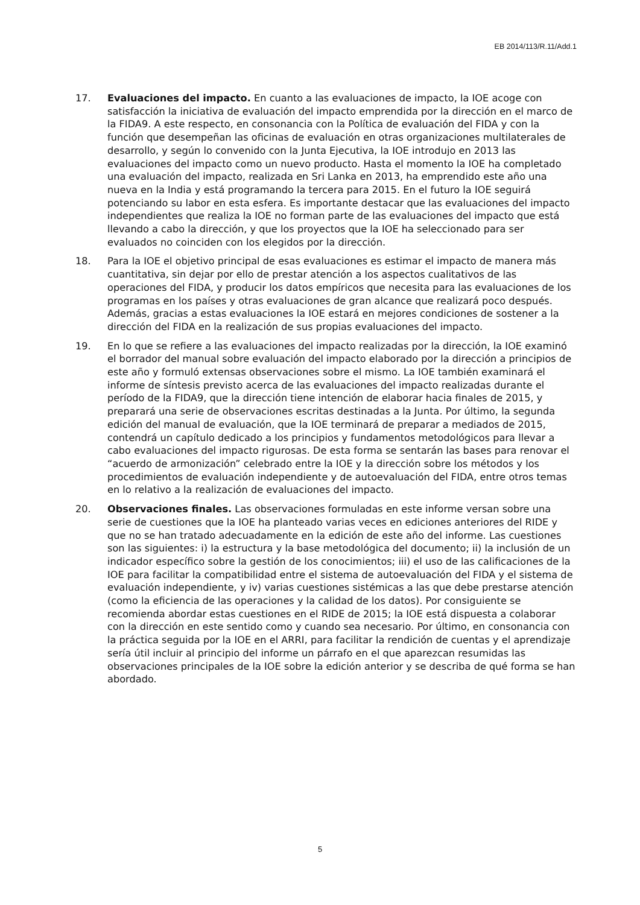EB 2014/113/R.11/Add.1
17. Evaluaciones del impacto. En cuanto a las evaluaciones de impacto, la IOE acoge con satisfacción la iniciativa de evaluación del impacto emprendida por la dirección en el marco de la FIDA9. A este respecto, en consonancia con la Política de evaluación del FIDA y con la función que desempeñan las oficinas de evaluación en otras organizaciones multilaterales de desarrollo, y según lo convenido con la Junta Ejecutiva, la IOE introdujo en 2013 las evaluaciones del impacto como un nuevo producto. Hasta el momento la IOE ha completado una evaluación del impacto, realizada en Sri Lanka en 2013, ha emprendido este año una nueva en la India y está programando la tercera para 2015. En el futuro la IOE seguirá potenciando su labor en esta esfera. Es importante destacar que las evaluaciones del impacto independientes que realiza la IOE no forman parte de las evaluaciones del impacto que está llevando a cabo la dirección, y que los proyectos que la IOE ha seleccionado para ser evaluados no coinciden con los elegidos por la dirección.
18. Para la IOE el objetivo principal de esas evaluaciones es estimar el impacto de manera más cuantitativa, sin dejar por ello de prestar atención a los aspectos cualitativos de las operaciones del FIDA, y producir los datos empíricos que necesita para las evaluaciones de los programas en los países y otras evaluaciones de gran alcance que realizará poco después. Además, gracias a estas evaluaciones la IOE estará en mejores condiciones de sostener a la dirección del FIDA en la realización de sus propias evaluaciones del impacto.
19. En lo que se refiere a las evaluaciones del impacto realizadas por la dirección, la IOE examinó el borrador del manual sobre evaluación del impacto elaborado por la dirección a principios de este año y formuló extensas observaciones sobre el mismo. La IOE también examinará el informe de síntesis previsto acerca de las evaluaciones del impacto realizadas durante el período de la FIDA9, que la dirección tiene intención de elaborar hacia finales de 2015, y preparará una serie de observaciones escritas destinadas a la Junta. Por último, la segunda edición del manual de evaluación, que la IOE terminará de preparar a mediados de 2015, contendrá un capítulo dedicado a los principios y fundamentos metodológicos para llevar a cabo evaluaciones del impacto rigurosas. De esta forma se sentarán las bases para renovar el “acuerdo de armonización” celebrado entre la IOE y la dirección sobre los métodos y los procedimientos de evaluación independiente y de autoevaluación del FIDA, entre otros temas en lo relativo a la realización de evaluaciones del impacto.
20. Observaciones finales. Las observaciones formuladas en este informe versan sobre una serie de cuestiones que la IOE ha planteado varias veces en ediciones anteriores del RIDE y que no se han tratado adecuadamente en la edición de este año del informe. Las cuestiones son las siguientes: i) la estructura y la base metodológica del documento; ii) la inclusión de un indicador específico sobre la gestión de los conocimientos; iii) el uso de las calificaciones de la IOE para facilitar la compatibilidad entre el sistema de autoevaluación del FIDA y el sistema de evaluación independiente, y iv) varias cuestiones sistémicas a las que debe prestarse atención (como la eficiencia de las operaciones y la calidad de los datos). Por consiguiente se recomienda abordar estas cuestiones en el RIDE de 2015; la IOE está dispuesta a colaborar con la dirección en este sentido como y cuando sea necesario. Por último, en consonancia con la práctica seguida por la IOE en el ARRI, para facilitar la rendición de cuentas y el aprendizaje sería útil incluir al principio del informe un párrafo en el que aparezcan resumidas las observaciones principales de la IOE sobre la edición anterior y se describa de qué forma se han abordado.
5